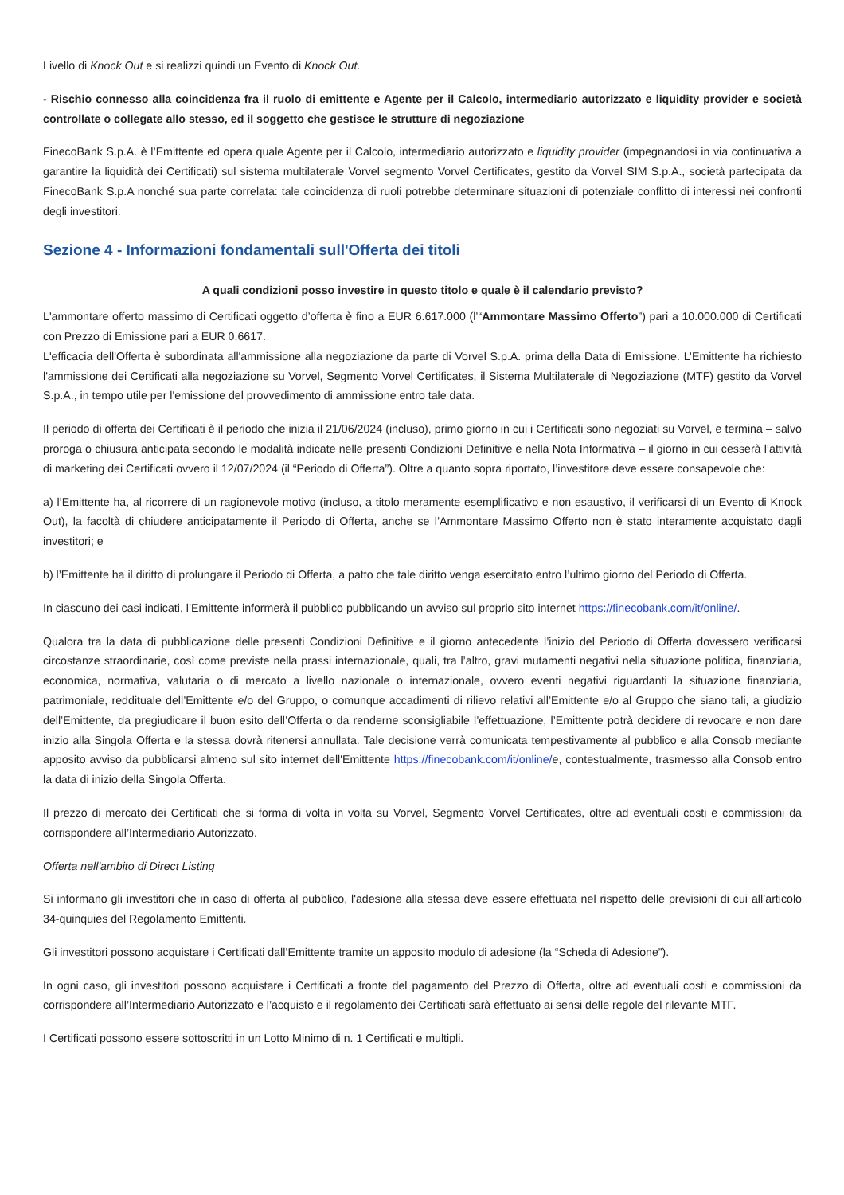Livello di Knock Out e si realizzi quindi un Evento di Knock Out.
- Rischio connesso alla coincidenza fra il ruolo di emittente e Agente per il Calcolo, intermediario autorizzato e liquidity provider e società controllate o collegate allo stesso, ed il soggetto che gestisce le strutture di negoziazione
FinecoBank S.p.A. è l’Emittente ed opera quale Agente per il Calcolo, intermediario autorizzato e liquidity provider (impegnandosi in via continuativa a garantire la liquidità dei Certificati) sul sistema multilaterale Vorvel segmento Vorvel Certificates, gestito da Vorvel SIM S.p.A., società partecipata da FinecoBank S.p.A nonché sua parte correlata: tale coincidenza di ruoli potrebbe determinare situazioni di potenziale conflitto di interessi nei confronti degli investitori.
Sezione 4 - Informazioni fondamentali sull'Offerta dei titoli
A quali condizioni posso investire in questo titolo e quale è il calendario previsto?
L'ammontare offerto massimo di Certificati oggetto d’offerta è fino a EUR 6.617.000 (l’“Ammontare Massimo Offerto”) pari a 10.000.000 di Certificati con Prezzo di Emissione pari a EUR 0,6617.
L'efficacia dell'Offerta è subordinata all'ammissione alla negoziazione da parte di Vorvel S.p.A. prima della Data di Emissione. L’Emittente ha richiesto l'ammissione dei Certificati alla negoziazione su Vorvel, Segmento Vorvel Certificates, il Sistema Multilaterale di Negoziazione (MTF) gestito da Vorvel S.p.A., in tempo utile per l'emissione del provvedimento di ammissione entro tale data.
Il periodo di offerta dei Certificati è il periodo che inizia il 21/06/2024 (incluso), primo giorno in cui i Certificati sono negoziati su Vorvel, e termina – salvo proroga o chiusura anticipata secondo le modalità indicate nelle presenti Condizioni Definitive e nella Nota Informativa – il giorno in cui cesserà l’attività di marketing dei Certificati ovvero il 12/07/2024 (il “Periodo di Offerta”). Oltre a quanto sopra riportato, l’investitore deve essere consapevole che:
a) l’Emittente ha, al ricorrere di un ragionevole motivo (incluso, a titolo meramente esemplificativo e non esaustivo, il verificarsi di un Evento di Knock Out), la facoltà di chiudere anticipatamente il Periodo di Offerta, anche se l’Ammontare Massimo Offerto non è stato interamente acquistato dagli investitori; e
b) l’Emittente ha il diritto di prolungare il Periodo di Offerta, a patto che tale diritto venga esercitato entro l’ultimo giorno del Periodo di Offerta.
In ciascuno dei casi indicati, l’Emittente informerà il pubblico pubblicando un avviso sul proprio sito internet https://finecobank.com/it/online/.
Qualora tra la data di pubblicazione delle presenti Condizioni Definitive e il giorno antecedente l’inizio del Periodo di Offerta dovessero verificarsi circostanze straordinarie, così come previste nella prassi internazionale, quali, tra l’altro, gravi mutamenti negativi nella situazione politica, finanziaria, economica, normativa, valutaria o di mercato a livello nazionale o internazionale, ovvero eventi negativi riguardanti la situazione finanziaria, patrimoniale, reddituale dell’Emittente e/o del Gruppo, o comunque accadimenti di rilievo relativi all’Emittente e/o al Gruppo che siano tali, a giudizio dell’Emittente, da pregiudicare il buon esito dell’Offerta o da renderne sconsigliabile l’effettuazione, l’Emittente potrà decidere di revocare e non dare inizio alla Singola Offerta e la stessa dovrà ritenersi annullata. Tale decisione verrà comunicata tempestivamente al pubblico e alla Consob mediante apposito avviso da pubblicarsi almeno sul sito internet dell'Emittente https://finecobank.com/it/online/e, contestualmente, trasmesso alla Consob entro la data di inizio della Singola Offerta.
Il prezzo di mercato dei Certificati che si forma di volta in volta su Vorvel, Segmento Vorvel Certificates, oltre ad eventuali costi e commissioni da corrispondere all’Intermediario Autorizzato.
Offerta nell'ambito di Direct Listing
Si informano gli investitori che in caso di offerta al pubblico, l'adesione alla stessa deve essere effettuata nel rispetto delle previsioni di cui all’articolo 34-quinquies del Regolamento Emittenti.
Gli investitori possono acquistare i Certificati dall’Emittente tramite un apposito modulo di adesione (la “Scheda di Adesione”).
In ogni caso, gli investitori possono acquistare i Certificati a fronte del pagamento del Prezzo di Offerta, oltre ad eventuali costi e commissioni da corrispondere all’Intermediario Autorizzato e l’acquisto e il regolamento dei Certificati sarà effettuato ai sensi delle regole del rilevante MTF.
I Certificati possono essere sottoscritti in un Lotto Minimo di n. 1 Certificati e multipli.